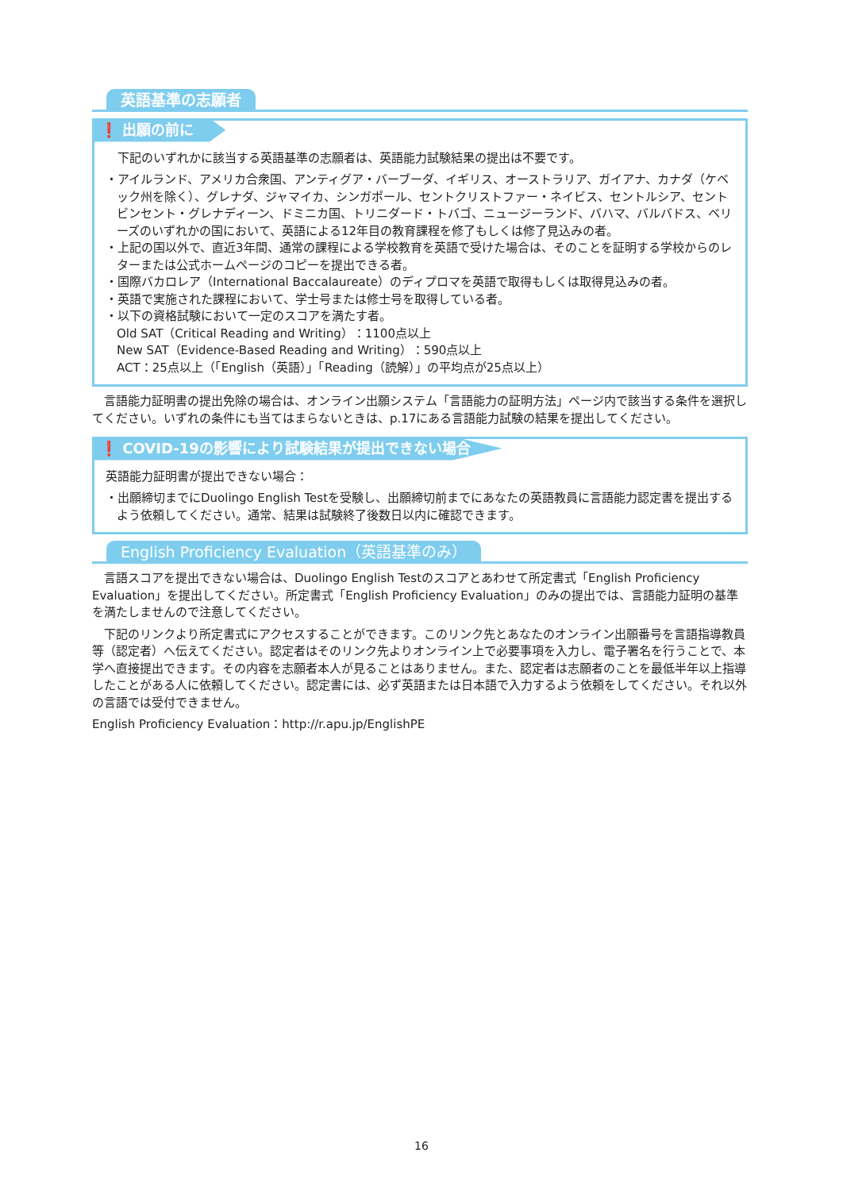英語基準の志願者
❗ 出願の前に
下記のいずれかに該当する英語基準の志願者は、英語能力試験結果の提出は不要です。
・アイルランド、アメリカ合衆国、アンティグア・バーブーダ、イギリス、オーストラリア、ガイアナ、カナダ（ケベック州を除く）、グレナダ、ジャマイカ、シンガポール、セントクリストファー・ネイビス、セントルシア、セントビンセント・グレナディーン、ドミニカ国、トリニダード・トバゴ、ニュージーランド、バハマ、バルバドス、ベリーズのいずれかの国において、英語による12年目の教育課程を修了もしくは修了見込みの者。
・上記の国以外で、直近3年間、通常の課程による学校教育を英語で受けた場合は、そのことを証明する学校からのレターまたは公式ホームページのコピーを提出できる者。
・国際バカロレア（International Baccalaureate）のディプロマを英語で取得もしくは取得見込みの者。
・英語で実施された課程において、学士号または修士号を取得している者。
・以下の資格試験において一定のスコアを満たす者。
Old SAT（Critical Reading and Writing）：1100点以上
New SAT（Evidence-Based Reading and Writing）：590点以上
ACT：25点以上（「English（英語）」「Reading（読解）」の平均点が25点以上）
言語能力証明書の提出免除の場合は、オンライン出願システム「言語能力の証明方法」ページ内で該当する条件を選択してください。いずれの条件にも当てはまらないときは、p.17にある言語能力試験の結果を提出してください。
❗ COVID-19の影響により試験結果が提出できない場合
英語能力証明書が提出できない場合：
・出願締切までにDuolingo English Testを受験し、出願締切前までにあなたの英語教員に言語能力認定書を提出するよう依頼してください。通常、結果は試験終了後数日以内に確認できます。
English Proficiency Evaluation（英語基準のみ）
言語スコアを提出できない場合は、Duolingo English Testのスコアとあわせて所定書式「English Proficiency Evaluation」を提出してください。所定書式「English Proficiency Evaluation」のみの提出では、言語能力証明の基準を満たしませんので注意してください。
下記のリンクより所定書式にアクセスすることができます。このリンク先とあなたのオンライン出願番号を言語指導教員等（認定者）へ伝えてください。認定者はそのリンク先よりオンライン上で必要事項を入力し、電子署名を行うことで、本学へ直接提出できます。その内容を志願者本人が見ることはありません。また、認定者は志願者のことを最低半年以上指導したことがある人に依頼してください。認定書には、必ず英語または日本語で入力するよう依頼をしてください。それ以外の言語では受付できません。
English Proficiency Evaluation：http://r.apu.jp/EnglishPE
16